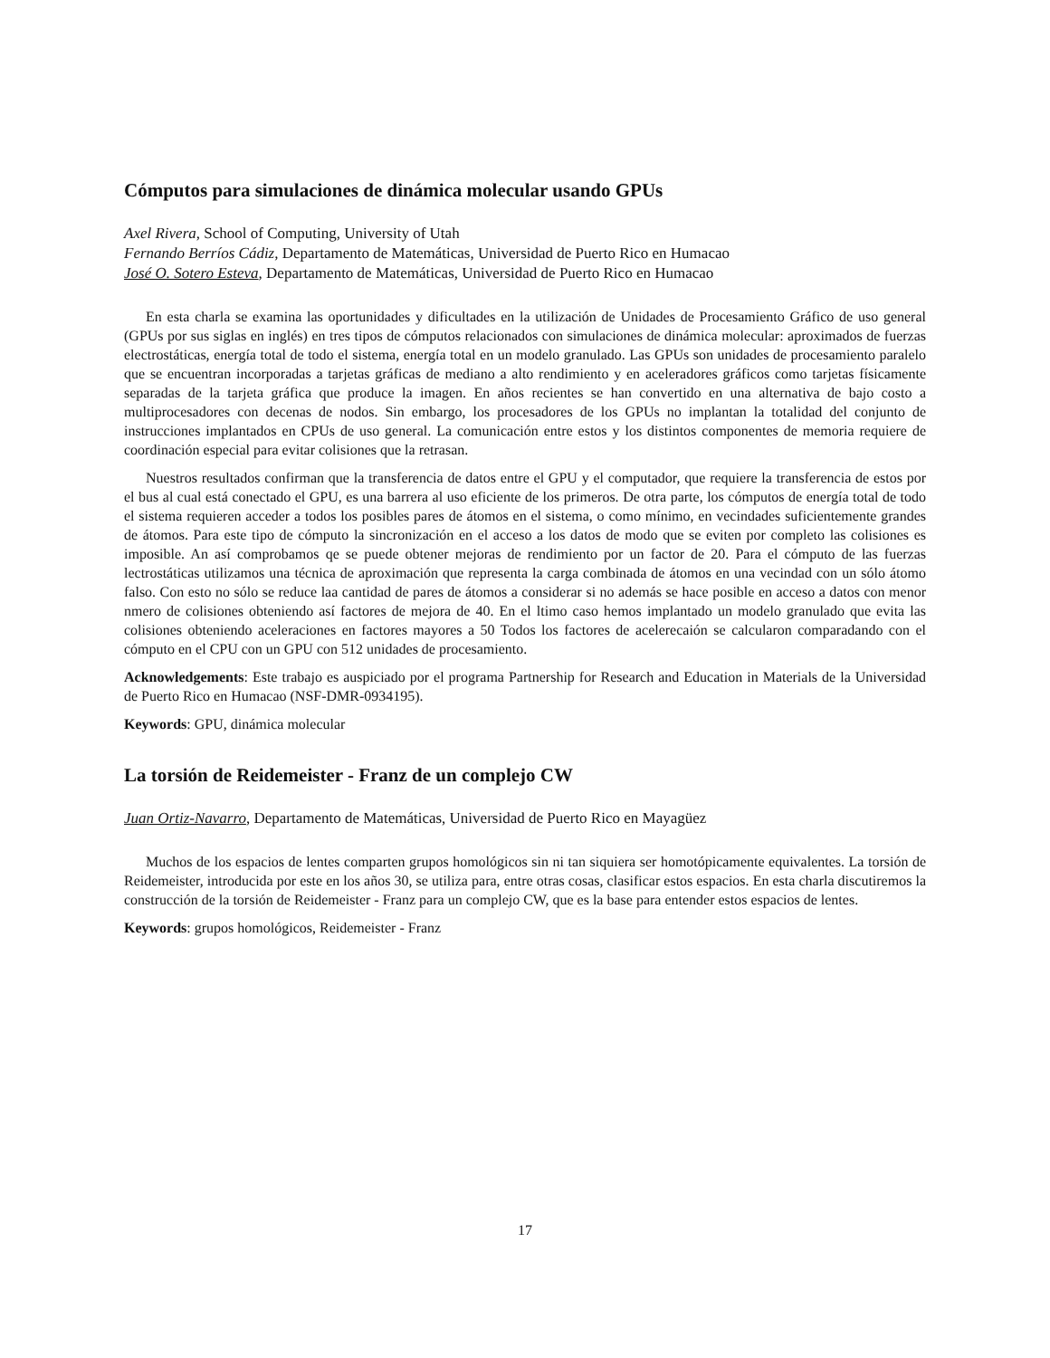Cómputos para simulaciones de dinámica molecular usando GPUs
Axel Rivera, School of Computing, University of Utah
Fernando Berríos Cádiz, Departamento de Matemáticas, Universidad de Puerto Rico en Humacao
José O. Sotero Esteva, Departamento de Matemáticas, Universidad de Puerto Rico en Humacao
En esta charla se examina las oportunidades y dificultades en la utilización de Unidades de Procesamiento Gráfico de uso general (GPUs por sus siglas en inglés) en tres tipos de cómputos relacionados con simulaciones de dinámica molecular: aproximados de fuerzas electrostáticas, energía total de todo el sistema, energía total en un modelo granulado. Las GPUs son unidades de procesamiento paralelo que se encuentran incorporadas a tarjetas gráficas de mediano a alto rendimiento y en aceleradores gráficos como tarjetas físicamente separadas de la tarjeta gráfica que produce la imagen. En años recientes se han convertido en una alternativa de bajo costo a multiprocesadores con decenas de nodos. Sin embargo, los procesadores de los GPUs no implantan la totalidad del conjunto de instrucciones implantados en CPUs de uso general. La comunicación entre estos y los distintos componentes de memoria requiere de coordinación especial para evitar colisiones que la retrasan.
Nuestros resultados confirman que la transferencia de datos entre el GPU y el computador, que requiere la transferencia de estos por el bus al cual está conectado el GPU, es una barrera al uso eficiente de los primeros. De otra parte, los cómputos de energía total de todo el sistema requieren acceder a todos los posibles pares de átomos en el sistema, o como mínimo, en vecindades suficientemente grandes de átomos. Para este tipo de cómputo la sincronización en el acceso a los datos de modo que se eviten por completo las colisiones es imposible. An así comprobamos qe se puede obtener mejoras de rendimiento por un factor de 20. Para el cómputo de las fuerzas lectrostáticas utilizamos una técnica de aproximación que representa la carga combinada de átomos en una vecindad con un sólo átomo falso. Con esto no sólo se reduce laa cantidad de pares de átomos a considerar si no además se hace posible en acceso a datos con menor nmero de colisiones obteniendo así factores de mejora de 40. En el ltimo caso hemos implantado un modelo granulado que evita las colisiones obteniendo aceleraciones en factores mayores a 50 Todos los factores de acelerecaión se calcularon comparadando con el cómputo en el CPU con un GPU con 512 unidades de procesamiento.
Acknowledgements: Este trabajo es auspiciado por el programa Partnership for Research and Education in Materials de la Universidad de Puerto Rico en Humacao (NSF-DMR-0934195).
Keywords: GPU, dinámica molecular
La torsión de Reidemeister - Franz de un complejo CW
Juan Ortiz-Navarro, Departamento de Matemáticas, Universidad de Puerto Rico en Mayagüez
Muchos de los espacios de lentes comparten grupos homológicos sin ni tan siquiera ser homotópicamente equivalentes. La torsión de Reidemeister, introducida por este en los años 30, se utiliza para, entre otras cosas, clasificar estos espacios. En esta charla discutiremos la construcción de la torsión de Reidemeister - Franz para un complejo CW, que es la base para entender estos espacios de lentes.
Keywords: grupos homológicos, Reidemeister - Franz
17